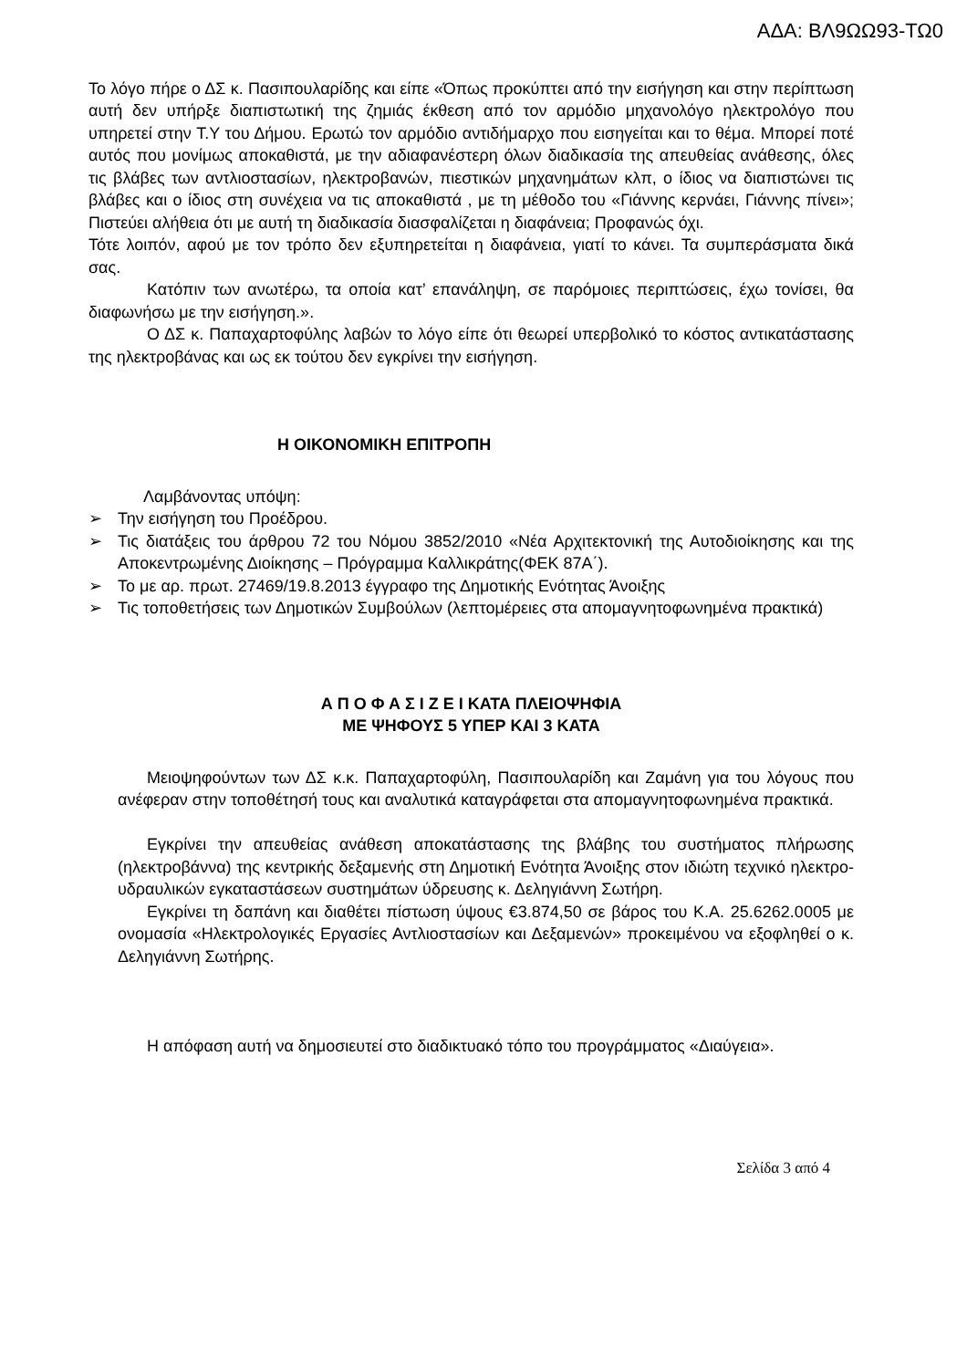ΑΔΑ: ΒΛ9ΩΩ93-ΤΩ0
Το λόγο πήρε ο ΔΣ κ. Πασιπουλαρίδης και είπε «Όπως προκύπτει από την εισήγηση και στην περίπτωση αυτή δεν υπήρξε διαπιστωτική της ζημιάς έκθεση από τον αρμόδιο μηχανολόγο ηλεκτρολόγο που υπηρετεί στην Τ.Υ του Δήμου. Ερωτώ τον αρμόδιο αντιδήμαρχο που εισηγείται και το θέμα. Μπορεί ποτέ αυτός που μονίμως αποκαθιστά, με την αδιαφανέστερη όλων διαδικασία της απευθείας ανάθεσης, όλες τις βλάβες των αντλιοστασίων, ηλεκτροβανών, πιεστικών μηχανημάτων κλπ, ο ίδιος να διαπιστώνει τις βλάβες και ο ίδιος στη συνέχεια να τις αποκαθιστά , με τη μέθοδο του «Γιάννης κερνάει, Γιάννης πίνει»; Πιστεύει αλήθεια ότι με αυτή τη διαδικασία διασφαλίζεται η διαφάνεια; Προφανώς όχι.
Τότε λοιπόν, αφού με τον τρόπο δεν εξυπηρετείται η διαφάνεια, γιατί το κάνει. Τα συμπεράσματα δικά σας.
Κατόπιν των ανωτέρω, τα οποία κατ’ επανάληψη, σε παρόμοιες περιπτώσεις, έχω τονίσει, θα διαφωνήσω με την εισήγηση.».
Ο ΔΣ κ. Παπαχαρτοφύλης λαβών το λόγο είπε ότι θεωρεί υπερβολικό το κόστος αντικατάστασης της ηλεκτροβάνας και ως εκ τούτου δεν εγκρίνει την εισήγηση.
Η ΟΙΚΟΝΟΜΙΚΗ ΕΠΙΤΡΟΠΗ
Λαμβάνοντας υπόψη:
➢ Την εισήγηση του Προέδρου.
➢ Τις διατάξεις του άρθρου 72 του Νόμου 3852/2010 «Νέα Αρχιτεκτονική της Αυτοδιοίκησης και της Αποκεντρωμένης Διοίκησης – Πρόγραμμα Καλλικράτης(ΦΕΚ 87Α΄).
➢ Το με αρ. πρωτ. 27469/19.8.2013 έγγραφο της Δημοτικής Ενότητας Άνοιξης
➢ Τις τοποθετήσεις των Δημοτικών Συμβούλων (λεπτομέρειες στα απομαγνητοφωνημένα πρακτικά)
Α Π Ο Φ Α Σ Ι Ζ Ε Ι ΚΑΤΑ ΠΛΕΙΟΨΗΦΙΑ
ΜΕ ΨΗΦΟΥΣ 5 ΥΠΕΡ ΚΑΙ 3 ΚΑΤΑ
Μειοψηφούντων των ΔΣ κ.κ. Παπαχαρτοφύλη, Πασιπουλαρίδη και Ζαμάνη για του λόγους που ανέφεραν στην τοποθέτησή τους και αναλυτικά καταγράφεται στα απομαγνητοφωνημένα πρακτικά.
Εγκρίνει την απευθείας ανάθεση αποκατάστασης της βλάβης του συστήματος πλήρωσης (ηλεκτροβάννα) της κεντρικής δεξαμενής στη Δημοτική Ενότητα Άνοιξης στον ιδιώτη τεχνικό ηλεκτρο-υδραυλικών εγκαταστάσεων συστημάτων ύδρευσης κ. Δεληγιάννη Σωτήρη.
Εγκρίνει τη δαπάνη και διαθέτει πίστωση ύψους €3.874,50 σε βάρος του Κ.Α. 25.6262.0005 με ονομασία «Ηλεκτρολογικές Εργασίες Αντλιοστασίων και Δεξαμενών» προκειμένου να εξοφληθεί ο κ. Δεληγιάννη Σωτήρης.
Η απόφαση αυτή να δημοσιευτεί στο διαδικτυακό τόπο του προγράμματος «Διαύγεια».
Σελίδα 3 από 4